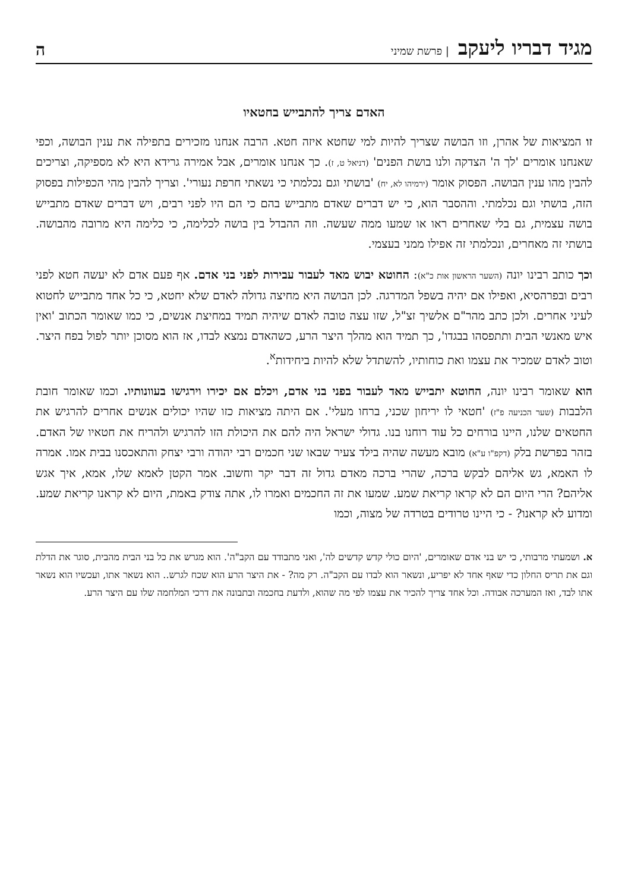מגיד דבריו ליעקב | פרשת שמיני
ה
האדם צריך להתבייש בחטאיו
זו המציאות של אהרן, וזו הבושה שצריך להיות למי שחטא איזה חטא. הרבה אנחנו מזכירים בתפילה את ענין הבושה, וכפי שאנחנו אומרים 'לך ה' הצדקה ולנו בושת הפנים' (דניאל ט, ז). כך אנחנו אומרים, אבל אמירה גרידא היא לא מספיקה, וצריכים להבין מהו ענין הבושה. הפסוק אומר (ירמיהו לא, יח) 'בושתי וגם נכלמתי כי נשאתי חרפת נעורי'. וצריך להבין מהי הכפילות בפסוק הזה, בושתי וגם נכלמתי. וההסבר הוא, כי יש דברים שאדם מתבייש בהם כי הם היו לפני רבים, ויש דברים שאדם מתבייש בושה עצמית, גם בלי שאחרים ראו או שמעו ממה שעשה. וזה ההבדל בין בושה לכלימה, כי כלימה היא מרובה מהבושה. בושתי זה מאחרים, ונכלמתי זה אפילו ממני בעצמי.
וכך כותב רבינו יונה (השער הראשון אות כ"א): החוטא יבוש מאד לעבור עבירות לפני בני אדם. אף פעם אדם לא יעשה חטא לפני רבים ובפרהסיא, ואפילו אם יהיה בשפל המדרגה. לכן הבושה היא מחיצה גדולה לאדם שלא יחטא, כי כל אחד מתבייש לחטוא לעיני אחרים. ולכן כתב מהר"ם אלשיך זצ"ל, שזו עצה טובה לאדם שיהיה תמיד במחיצת אנשים, כי כמו שאומר הכתוב 'ואין איש מאנשי הבית ותתפסהו בבגדו', כך תמיד הוא מהלך היצר הרע, כשהאדם נמצא לבדו, אז הוא מסוכן יותר לפול בפח היצר. וטוב לאדם שמכיר את עצמו ואת כוחותיו, להשתדל שלא להיות ביחידות<sup>א</sup>.
הוא שאומר רבינו יונה, החוטא יתבייש מאד לעבור בפני בני אדם, ויכלם אם יכירו וירגישו בעוונותיו. וכמו שאומר חובת הלבבות (שער הכניעה פ"ז) 'חטאי לו יריחון שכני, ברחו מעלי'. אם היתה מציאות כזו שהיו יכולים אנשים אחרים להרגיש את החטאים שלנו, היינו בורחים כל עוד רוחנו בנו. גדולי ישראל היה להם את היכולת הזו להרגיש ולהריח את חטאיו של האדם. בזהר בפרשת בלק (דקפ"ו ע"א) מובא מעשה שהיה בילד צעיר שבאו שני חכמים רבי יהודה ורבי יצחק והתאכסנו בבית אמו. אמרה לו האמא, גש אליהם לבקש ברכה, שהרי ברכה מאדם גדול זה דבר יקר וחשוב. אמר הקטן לאמא שלו, אמא, איך אגש אליהם? הרי היום הם לא קראו קריאת שמע. שמעו את זה החכמים ואמרו לו, אתה צודק באמת, היום לא קראנו קריאת שמע. ומדוע לא קראנו? - כי היינו טרודים בטרדה של מצוה, וכמו
א. ושמעתי מרבותי, כי יש בני אדם שאומרים, 'היום כולי קדש קדשים לה', ואני מתבודד עם הקב"ה'. הוא מגרש את כל בני הבית מהבית, סוגר את הדלת וגם את תריס החלון כדי שאף אחד לא יפריע, ונשאר הוא לבדו עם הקב"ה. רק מה? - את היצר הרע הוא שכח לגרש.. הוא נשאר אתו, ועכשיו הוא נשאר אתו לבד, ואז המערכה אבודה. וכל אחד צריך להכיר את עצמו לפי מה שהוא, ולדעת בחכמה ובתבונה את דרכי המלחמה שלו עם היצר הרע.